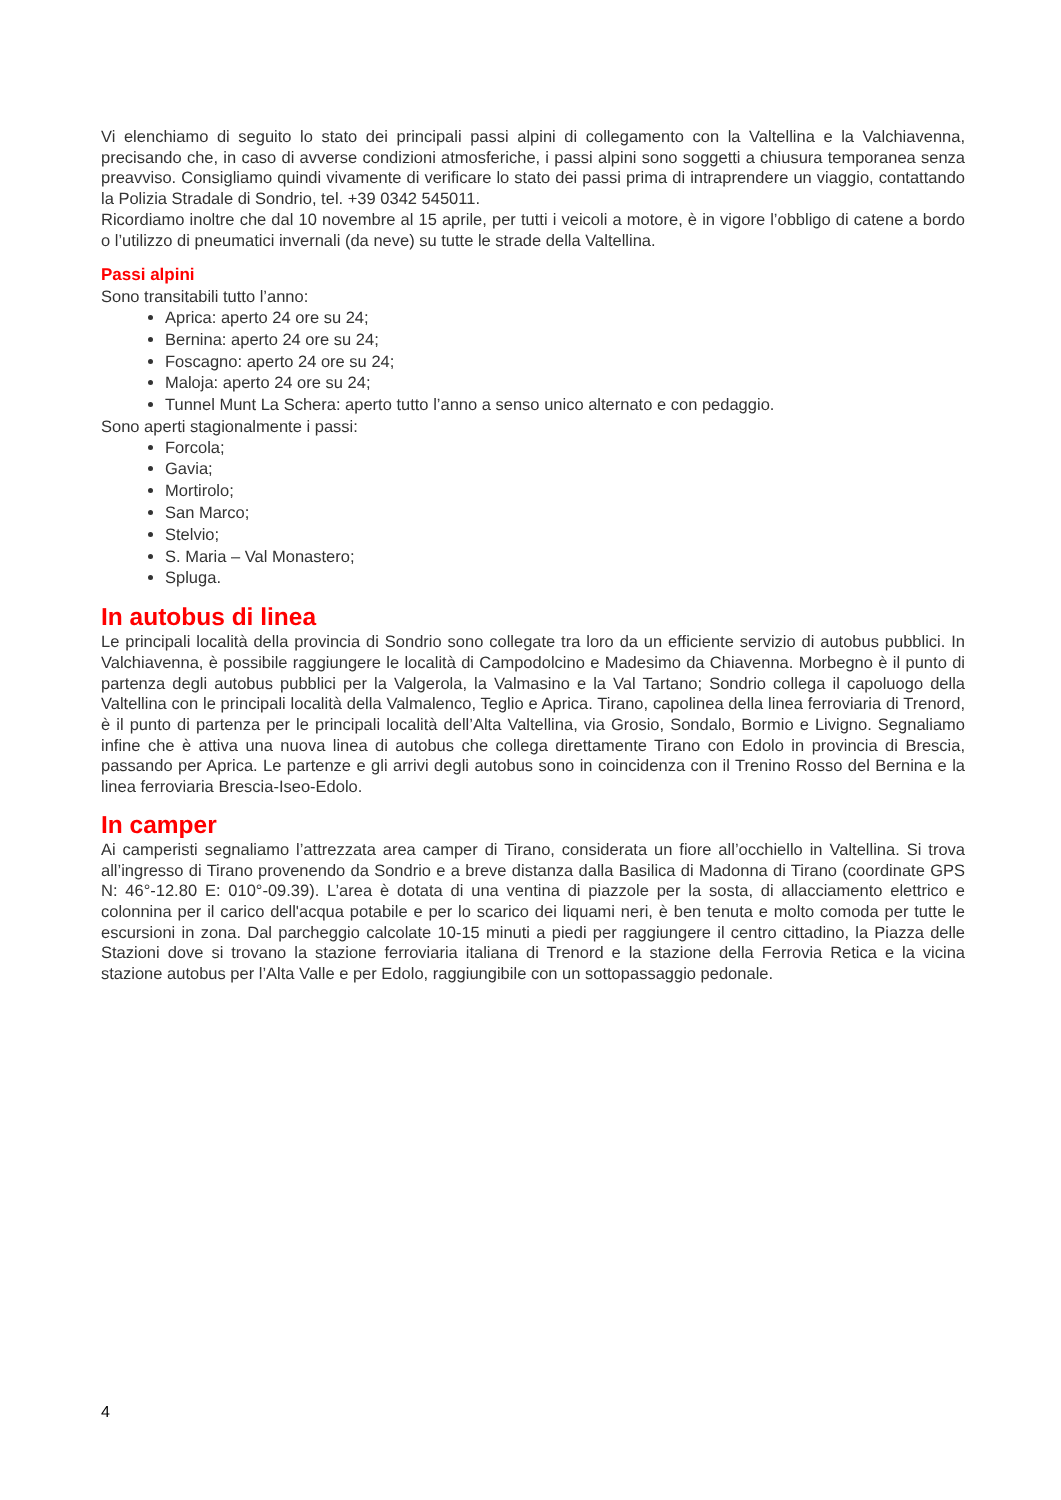Vi elenchiamo di seguito lo stato dei principali passi alpini di collegamento con la Valtellina e la Valchiavenna, precisando che, in caso di avverse condizioni atmosferiche, i passi alpini sono soggetti a chiusura temporanea senza preavviso. Consigliamo quindi vivamente di verificare lo stato dei passi prima di intraprendere un viaggio, contattando la Polizia Stradale di Sondrio, tel. +39 0342 545011.
Ricordiamo inoltre che dal 10 novembre al 15 aprile, per tutti i veicoli a motore, è in vigore l’obbligo di catene a bordo o l’utilizzo di pneumatici invernali (da neve) su tutte le strade della Valtellina.
Passi alpini
Sono transitabili tutto l’anno:
Aprica: aperto 24 ore su 24;
Bernina: aperto 24 ore su 24;
Foscagno: aperto 24 ore su 24;
Maloja: aperto 24 ore su 24;
Tunnel Munt La Schera: aperto tutto l’anno a senso unico alternato e con pedaggio.
Sono aperti stagionalmente i passi:
Forcola;
Gavia;
Mortirolo;
San Marco;
Stelvio;
S. Maria – Val Monastero;
Spluga.
In autobus di linea
Le principali località della provincia di Sondrio sono collegate tra loro da un efficiente servizio di autobus pubblici. In Valchiavenna, è possibile raggiungere le località di Campodolcino e Madesimo da Chiavenna. Morbegno è il punto di partenza degli autobus pubblici per la Valgerola, la Valmasino e la Val Tartano; Sondrio collega il capoluogo della Valtellina con le principali località della Valmalenco, Teglio e Aprica. Tirano, capolinea della linea ferroviaria di Trenord, è il punto di partenza per le principali località dell’Alta Valtellina, via Grosio, Sondalo, Bormio e Livigno. Segnaliamo infine che è attiva una nuova linea di autobus che collega direttamente Tirano con Edolo in provincia di Brescia, passando per Aprica. Le partenze e gli arrivi degli autobus sono in coincidenza con il Trenino Rosso del Bernina e la linea ferroviaria Brescia-Iseo-Edolo.
In camper
Ai camperisti segnaliamo l’attrezzata area camper di Tirano, considerata un fiore all’occhiello in Valtellina. Si trova all’ingresso di Tirano provenendo da Sondrio e a breve distanza dalla Basilica di Madonna di Tirano (coordinate GPS N: 46°-12.80 E: 010°-09.39). L’area è dotata di una ventina di piazzole per la sosta, di allacciamento elettrico e colonnina per il carico dell'acqua potabile e per lo scarico dei liquami neri, è ben tenuta e molto comoda per tutte le escursioni in zona. Dal parcheggio calcolate 10-15 minuti a piedi per raggiungere il centro cittadino, la Piazza delle Stazioni dove si trovano la stazione ferroviaria italiana di Trenord e la stazione della Ferrovia Retica e la vicina stazione autobus per l’Alta Valle e per Edolo, raggiungibile con un sottopassaggio pedonale.
4